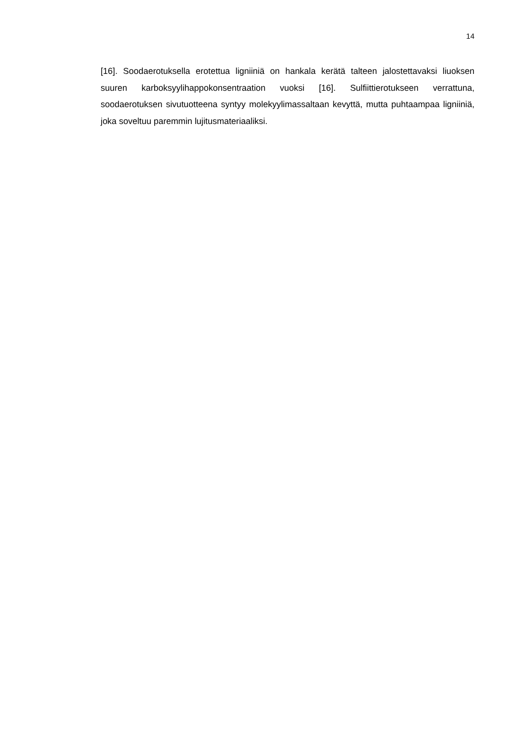14
[16]. Soodaerotuksella erotettua ligniiniä on hankala kerätä talteen jalostettavaksi liuoksen suuren karboksyylihappokonsentraation vuoksi [16]. Sulfiittierotukseen verrattuna, soodaerotuksen sivutuotteena syntyy molekyylimassaltaan kevyttä, mutta puhtaampaa ligniiniä, joka soveltuu paremmin lujitusmateriaaliksi.